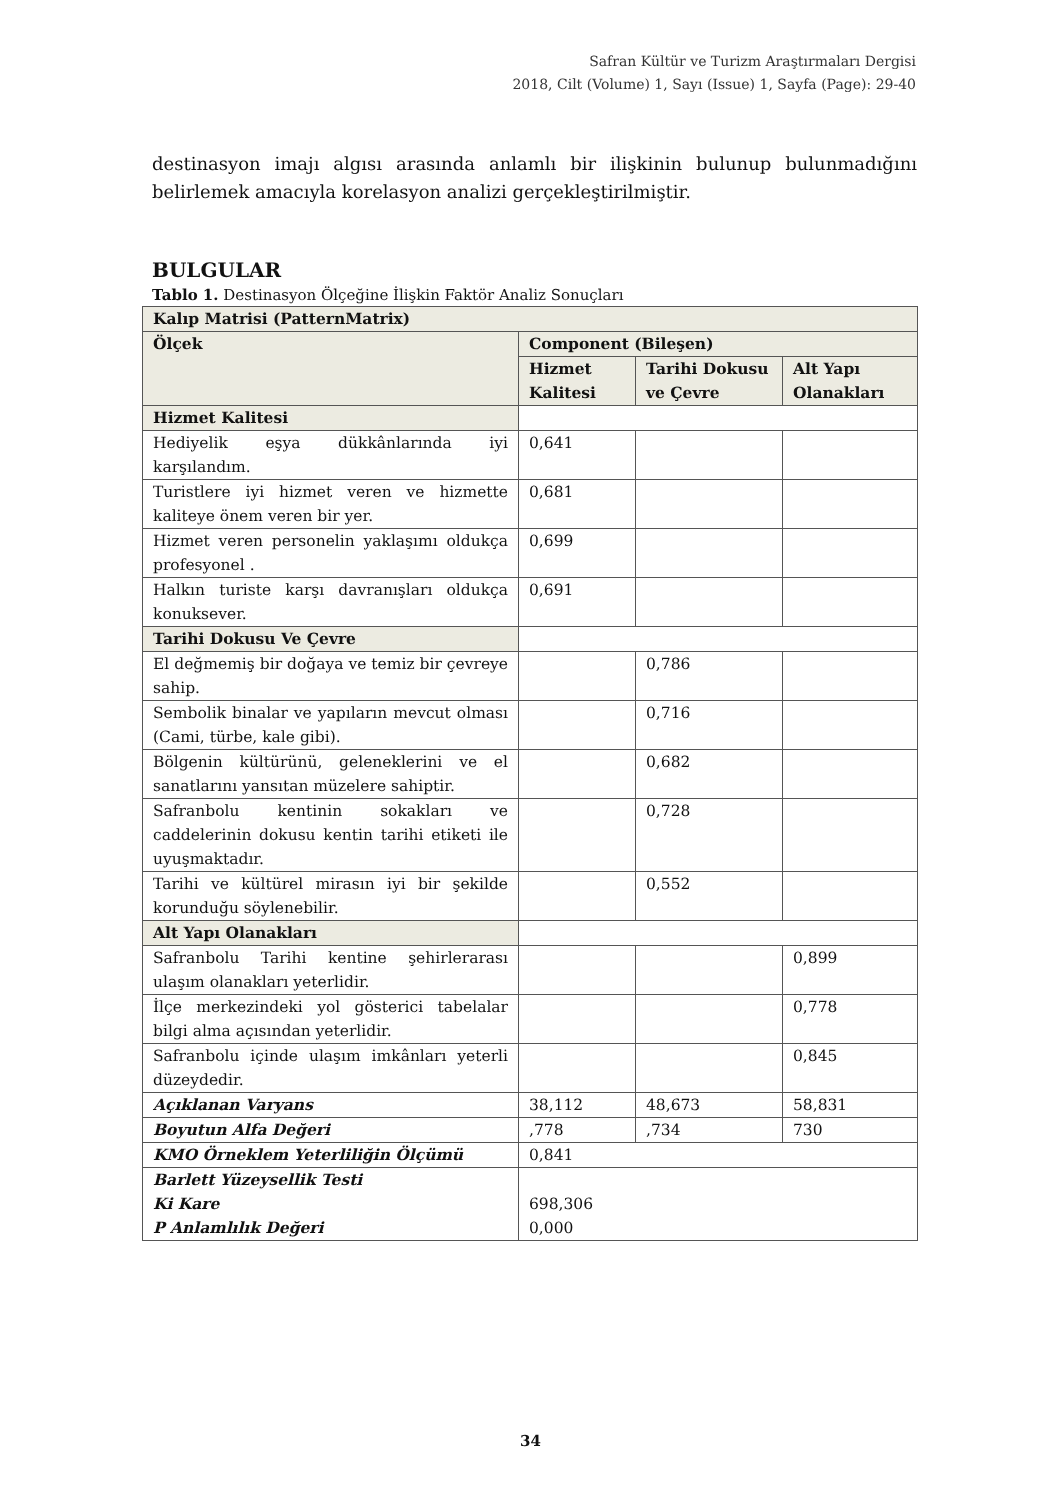Safran Kültür ve Turizm Araştırmaları Dergisi
2018, Cilt (Volume) 1, Sayı (Issue) 1, Sayfa (Page): 29-40
destinasyon imajı algısı arasında anlamlı bir ilişkinin bulunup bulunmadığını belirlemek amacıyla korelasyon analizi gerçekleştirilmiştir.
BULGULAR
Tablo 1. Destinasyon Ölçeğine İlişkin Faktör Analiz Sonuçları
| Kalıp Matrisi (PatternMatrix) | | | |
| --- | --- | --- | --- |
| Ölçek | Component (Bileşen) | | |
| | Hizmet Kalitesi | Tarihi Dokusu ve Çevre | Alt Yapı Olanakları |
| Hizmet Kalitesi | | | |
| Hediyelik eşya dükkânlarında iyi karşılandım. | 0,641 | | |
| Turistlere iyi hizmet veren ve hizmette kaliteye önem veren bir yer. | 0,681 | | |
| Hizmet veren personelin yaklaşımı oldukça profesyonel . | 0,699 | | |
| Halkın turiste karşı davranışları oldukça konuksever. | 0,691 | | |
| Tarihi Dokusu Ve Çevre | | | |
| El değmemiş bir doğaya ve temiz bir çevreye sahip. | | 0,786 | |
| Sembolik binalar ve yapıların mevcut olması (Cami, türbe, kale gibi). | | 0,716 | |
| Bölgenin kültürünü, geleneklerini ve el sanatlarını yansıtan müzelere sahiptir. | | 0,682 | |
| Safranbolu kentinin sokakları ve caddelerinin dokusu kentin tarihi etiketi ile uyuşmaktadır. | | 0,728 | |
| Tarihi ve kültürel mirasın iyi bir şekilde korunduğu söylenebilir. | | 0,552 | |
| Alt Yapı Olanakları | | | |
| Safranbolu Tarihi kentine şehirlerarası ulaşım olanakları yeterlidir. | | | 0,899 |
| İlçe merkezindeki yol gösterici tabelalar bilgi alma açısından yeterlidir. | | | 0,778 |
| Safranbolu içinde ulaşım imkânları yeterli düzeydedir. | | | 0,845 |
| Açıklanan Varyans | 38,112 | 48,673 | 58,831 |
| Boyutun Alfa Değeri | ,778 | ,734 | 730 |
| KMO Örneklem Yeterliliğin Ölçümü | 0,841 | | |
| Barlett Yüzeysellik Testi Ki Kare P Anlamlılık Değeri | 698,306 0,000 | | |
34